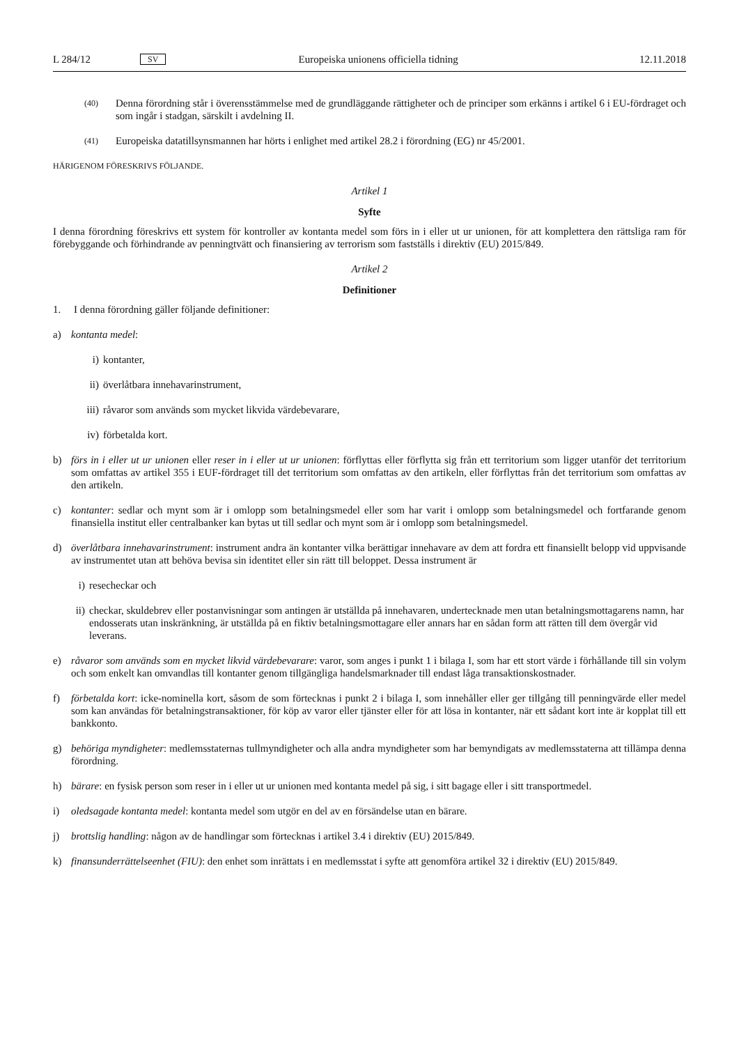L 284/12 SV Europeiska unionens officiella tidning 12.11.2018
(40) Denna förordning står i överensstämmelse med de grundläggande rättigheter och de principer som erkänns i artikel 6 i EU-fördraget och som ingår i stadgan, särskilt i avdelning II.
(41) Europeiska datatillsynsmannen har hörts i enlighet med artikel 28.2 i förordning (EG) nr 45/2001.
HÄRIGENOM FÖRESKRIVS FÖLJANDE.
Artikel 1
Syfte
I denna förordning föreskrivs ett system för kontroller av kontanta medel som förs in i eller ut ur unionen, för att komplettera den rättsliga ram för förebyggande och förhindrande av penningtvätt och finansiering av terrorism som fastställs i direktiv (EU) 2015/849.
Artikel 2
Definitioner
1. I denna förordning gäller följande definitioner:
a) kontanta medel:
i) kontanter,
ii) överlåtbara innehavarinstrument,
iii) råvaror som används som mycket likvida värdebevarare,
iv) förbetalda kort.
b) förs in i eller ut ur unionen eller reser in i eller ut ur unionen: förflyttas eller förflytta sig från ett territorium som ligger utanför det territorium som omfattas av artikel 355 i EUF-fördraget till det territorium som omfattas av den artikeln, eller förflyttas från det territorium som omfattas av den artikeln.
c) kontanter: sedlar och mynt som är i omlopp som betalningsmedel eller som har varit i omlopp som betalningsmedel och fortfarande genom finansiella institut eller centralbanker kan bytas ut till sedlar och mynt som är i omlopp som betalningsmedel.
d) överlåtbara innehavarinstrument: instrument andra än kontanter vilka berättigar innehavare av dem att fordra ett finansiellt belopp vid uppvisande av instrumentet utan att behöva bevisa sin identitet eller sin rätt till beloppet. Dessa instrument är
i) resecheckar och
ii) checkar, skuldebrev eller postanvisningar som antingen är utställda på innehavaren, undertecknade men utan betalningsmottagarens namn, har endosserats utan inskränkning, är utställda på en fiktiv betalningsmottagare eller annars har en sådan form att rätten till dem övergår vid leverans.
e) råvaror som används som en mycket likvid värdebevarare: varor, som anges i punkt 1 i bilaga I, som har ett stort värde i förhållande till sin volym och som enkelt kan omvandlas till kontanter genom tillgängliga handelsmarknader till endast låga transaktionskostnader.
f) förbetalda kort: icke-nominella kort, såsom de som förtecknas i punkt 2 i bilaga I, som innehåller eller ger tillgång till penningvärde eller medel som kan användas för betalningstransaktioner, för köp av varor eller tjänster eller för att lösa in kontanter, när ett sådant kort inte är kopplat till ett bankkonto.
g) behöriga myndigheter: medlemsstaternas tullmyndigheter och alla andra myndigheter som har bemyndigats av medlemsstaterna att tillämpa denna förordning.
h) bärare: en fysisk person som reser in i eller ut ur unionen med kontanta medel på sig, i sitt bagage eller i sitt transportmedel.
i) oledsagade kontanta medel: kontanta medel som utgör en del av en försändelse utan en bärare.
j) brottslig handling: någon av de handlingar som förtecknas i artikel 3.4 i direktiv (EU) 2015/849.
k) finansunderrättelseenhet (FIU): den enhet som inrättats i en medlemsstat i syfte att genomföra artikel 32 i direktiv (EU) 2015/849.